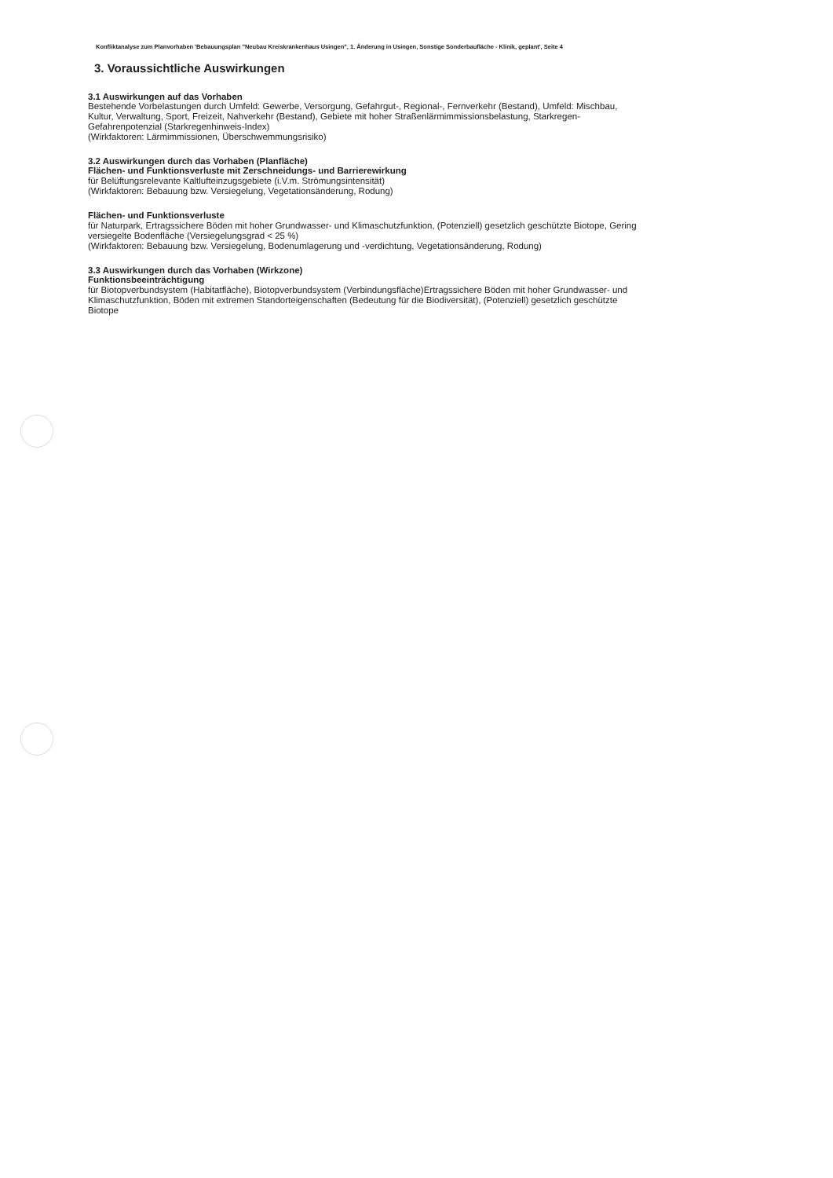Konfliktanalyse zum Planvorhaben 'Bebauungsplan "Neubau Kreiskrankenhaus Usingen", 1. Änderung in Usingen, Sonstige Sonderbaufläche - Klinik, geplant', Seite 4
3. Voraussichtliche Auswirkungen
3.1 Auswirkungen auf das Vorhaben
Bestehende Vorbelastungen durch Umfeld: Gewerbe, Versorgung, Gefahrgut-, Regional-, Fernverkehr (Bestand), Umfeld: Mischbau, Kultur, Verwaltung, Sport, Freizeit, Nahverkehr (Bestand), Gebiete mit hoher Straßenlärmimmissionsbelastung, Starkregen-Gefahrenpotenzial (Starkregenhinweis-Index)
(Wirkfaktoren: Lärmimmissionen, Überschwemmungsrisiko)
3.2 Auswirkungen durch das Vorhaben (Planfläche)
Flächen- und Funktionsverluste mit Zerschneidungs- und Barrierewirkung
für Belüftungsrelevante Kaltlufteinzugsgebiete (i.V.m. Strömungsintensität)
(Wirkfaktoren: Bebauung bzw. Versiegelung, Vegetationsänderung, Rodung)
Flächen- und Funktionsverluste
für Naturpark, Ertragssichere Böden mit hoher Grundwasser- und Klimaschutzfunktion, (Potenziell) gesetzlich geschützte Biotope, Gering versiegelte Bodenfläche (Versiegelungsgrad < 25 %)
(Wirkfaktoren: Bebauung bzw. Versiegelung, Bodenumlagerung und -verdichtung, Vegetationsänderung, Rodung)
3.3 Auswirkungen durch das Vorhaben (Wirkzone)
Funktionsbeeinträchtigung
für Biotopverbundsystem (Habitatfläche), Biotopverbundsystem (Verbindungsfläche)Ertragssichere Böden mit hoher Grundwasser- und Klimaschutzfunktion, Böden mit extremen Standorteigenschaften (Bedeutung für die Biodiversität), (Potenziell) gesetzlich geschützte Biotope